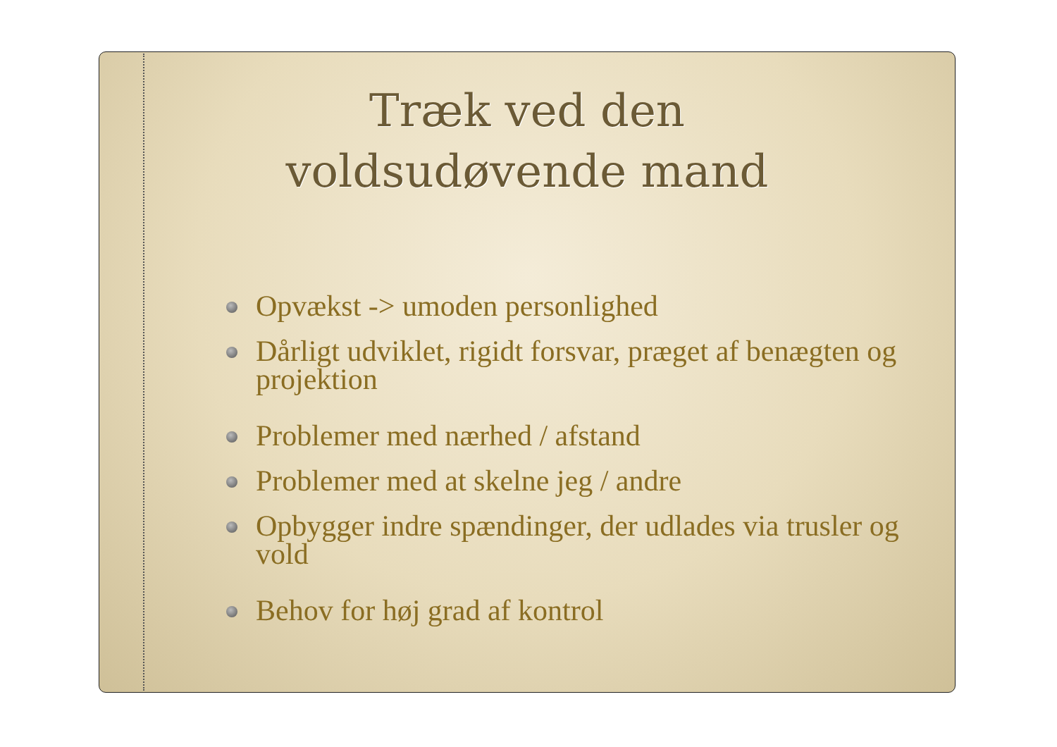Træk ved den
voldsudøvende mand
Opvækst -> umoden personlighed
Dårligt udviklet, rigidt forsvar, præget af benægten og projektion
Problemer med nærhed / afstand
Problemer med at skelne jeg / andre
Opbygger indre spændinger, der udlades via trusler og vold
Behov for høj grad af kontrol